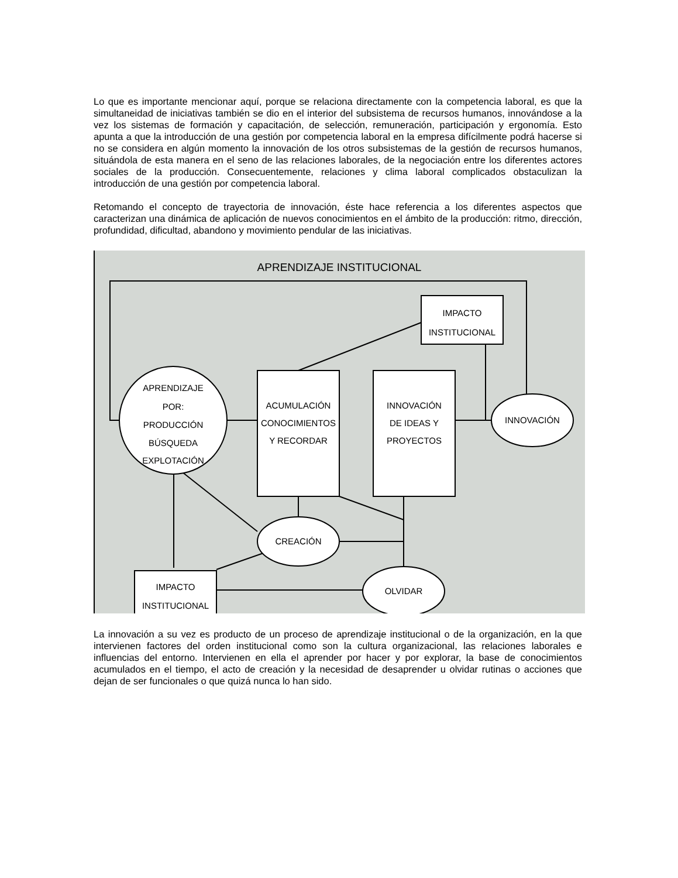Lo que es importante mencionar aquí, porque se relaciona directamente con la competencia laboral, es que la simultaneidad de iniciativas también se dio en el interior del subsistema de recursos humanos, innovándose a la vez los sistemas de formación y capacitación, de selección, remuneración, participación y ergonomía. Esto apunta a que la introducción de una gestión por competencia laboral en la empresa difícilmente podrá hacerse si no se considera en algún momento la innovación de los otros subsistemas de la gestión de recursos humanos, situándola de esta manera en el seno de las relaciones laborales, de la negociación entre los diferentes actores sociales de la producción. Consecuentemente, relaciones y clima laboral complicados obstaculizan la introducción de una gestión por competencia laboral.
Retomando el concepto de trayectoria de innovación, éste hace referencia a los diferentes aspectos que caracterizan una dinámica de aplicación de nuevos conocimientos en el ámbito de la producción: ritmo, dirección, profundidad, dificultad, abandono y movimiento pendular de las iniciativas.
APRENDIZAJE INSTITUCIONAL
IMPACTO
INSTITUCIONAL
APRENDIZAJE
POR:
PRODUCCIÓN
BÚSQUEDA
EXPLOTACIÓN
ACUMULACIÓN
CONOCIMIENTOS
Y RECORDAR
INNOVACIÓN
DE IDEAS Y
PROYECTOS
INNOVACIÓN
CREACIÓN
OLVIDAR
IMPACTO
INSTITUCIONAL
La innovación a su vez es producto de un proceso de aprendizaje institucional o de la organización, en la que intervienen factores del orden institucional como son la cultura organizacional, las relaciones laborales e influencias del entorno. Intervienen en ella el aprender por hacer y por explorar, la base de conocimientos acumulados en el tiempo, el acto de creación y la necesidad de desaprender u olvidar rutinas o acciones que dejan de ser funcionales o que quizá nunca lo han sido.